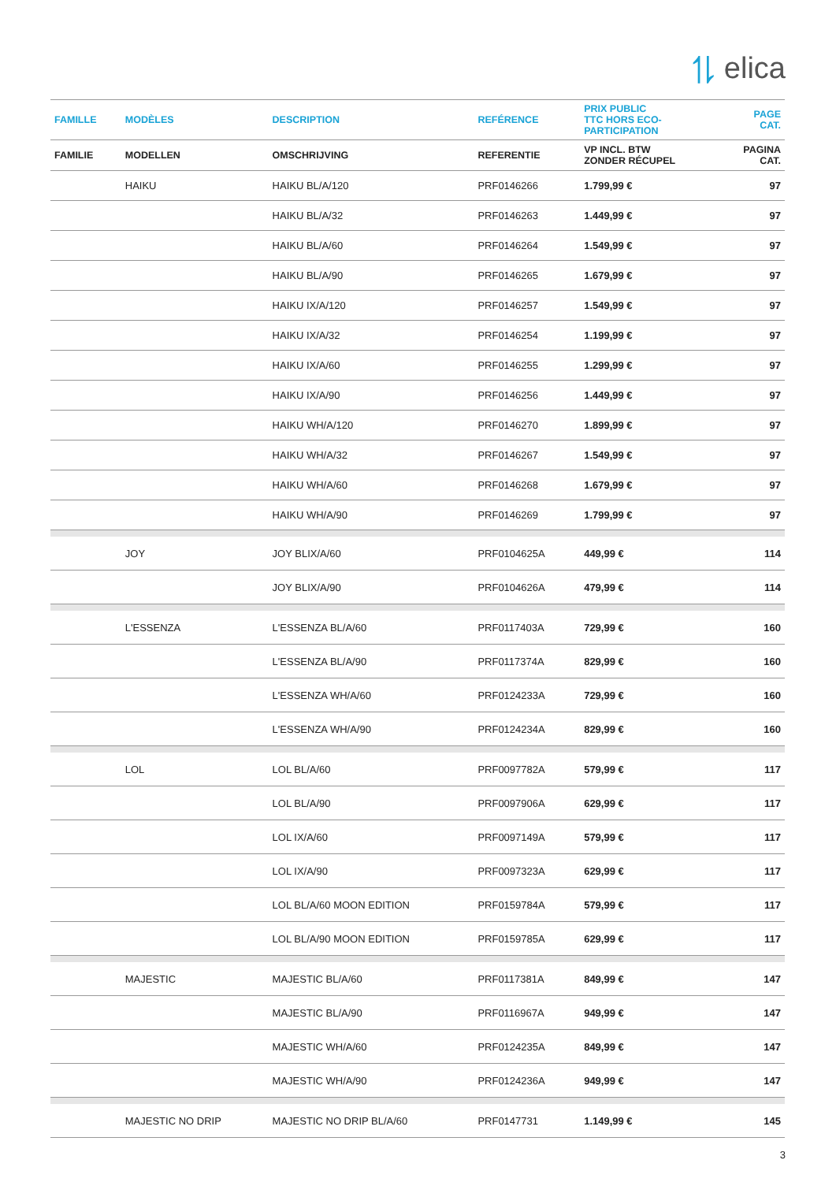⥮ elica
| FAMILLE | MODÈLES | DESCRIPTION | REFÉRENCE | PRIX PUBLIC TTC HORS ECO- PARTICIPATION | PAGE CAT. |
| --- | --- | --- | --- | --- | --- |
| FAMILIE | MODELLEN | OMSCHRIJVING | REFERENTIE | VP INCL. BTW ZONDER RÉCUPEL | PAGINA CAT. |
| | HAIKU | HAIKU BL/A/120 | PRF0146266 | 1.799,99 € | 97 |
| | | HAIKU BL/A/32 | PRF0146263 | 1.449,99 € | 97 |
| | | HAIKU BL/A/60 | PRF0146264 | 1.549,99 € | 97 |
| | | HAIKU BL/A/90 | PRF0146265 | 1.679,99 € | 97 |
| | | HAIKU IX/A/120 | PRF0146257 | 1.549,99 € | 97 |
| | | HAIKU IX/A/32 | PRF0146254 | 1.199,99 € | 97 |
| | | HAIKU IX/A/60 | PRF0146255 | 1.299,99 € | 97 |
| | | HAIKU IX/A/90 | PRF0146256 | 1.449,99 € | 97 |
| | | HAIKU WH/A/120 | PRF0146270 | 1.899,99 € | 97 |
| | | HAIKU WH/A/32 | PRF0146267 | 1.549,99 € | 97 |
| | | HAIKU WH/A/60 | PRF0146268 | 1.679,99 € | 97 |
| | | HAIKU WH/A/90 | PRF0146269 | 1.799,99 € | 97 |
| | JOY | JOY BLIX/A/60 | PRF0104625A | 449,99 € | 114 |
| | | JOY BLIX/A/90 | PRF0104626A | 479,99 € | 114 |
| | L'ESSENZA | L'ESSENZA BL/A/60 | PRF0117403A | 729,99 € | 160 |
| | | L'ESSENZA BL/A/90 | PRF0117374A | 829,99 € | 160 |
| | | L'ESSENZA WH/A/60 | PRF0124233A | 729,99 € | 160 |
| | | L'ESSENZA WH/A/90 | PRF0124234A | 829,99 € | 160 |
| | LOL | LOL BL/A/60 | PRF0097782A | 579,99 € | 117 |
| | | LOL BL/A/90 | PRF0097906A | 629,99 € | 117 |
| | | LOL IX/A/60 | PRF0097149A | 579,99 € | 117 |
| | | LOL IX/A/90 | PRF0097323A | 629,99 € | 117 |
| | | LOL BL/A/60 MOON EDITION | PRF0159784A | 579,99 € | 117 |
| | | LOL BL/A/90 MOON EDITION | PRF0159785A | 629,99 € | 117 |
| | MAJESTIC | MAJESTIC BL/A/60 | PRF0117381A | 849,99 € | 147 |
| | | MAJESTIC BL/A/90 | PRF0116967A | 949,99 € | 147 |
| | | MAJESTIC WH/A/60 | PRF0124235A | 849,99 € | 147 |
| | | MAJESTIC WH/A/90 | PRF0124236A | 949,99 € | 147 |
| | MAJESTIC NO DRIP | MAJESTIC NO DRIP BL/A/60 | PRF0147731 | 1.149,99 € | 145 |
3